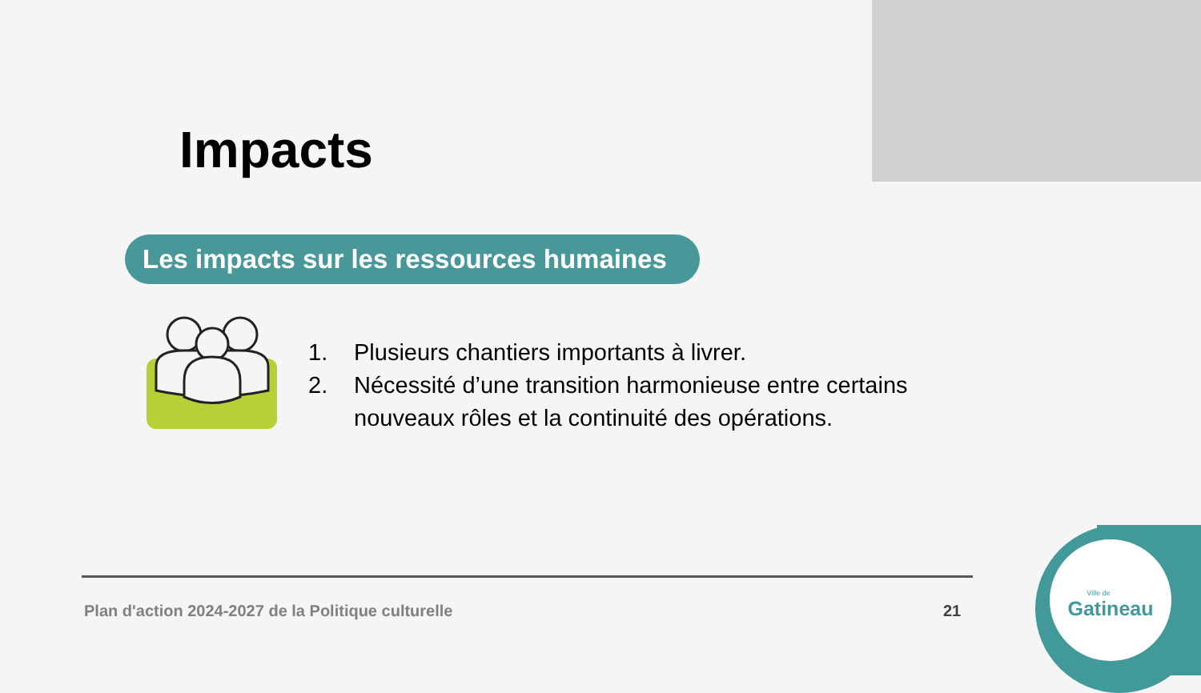Impacts
Les impacts sur les ressources humaines
1. Plusieurs chantiers importants à livrer.
2. Nécessité d’une transition harmonieuse entre certains nouveaux rôles et la continuité des opérations.
Plan d'action 2024-2027 de la Politique culturelle
21
Ville de
Gatineau